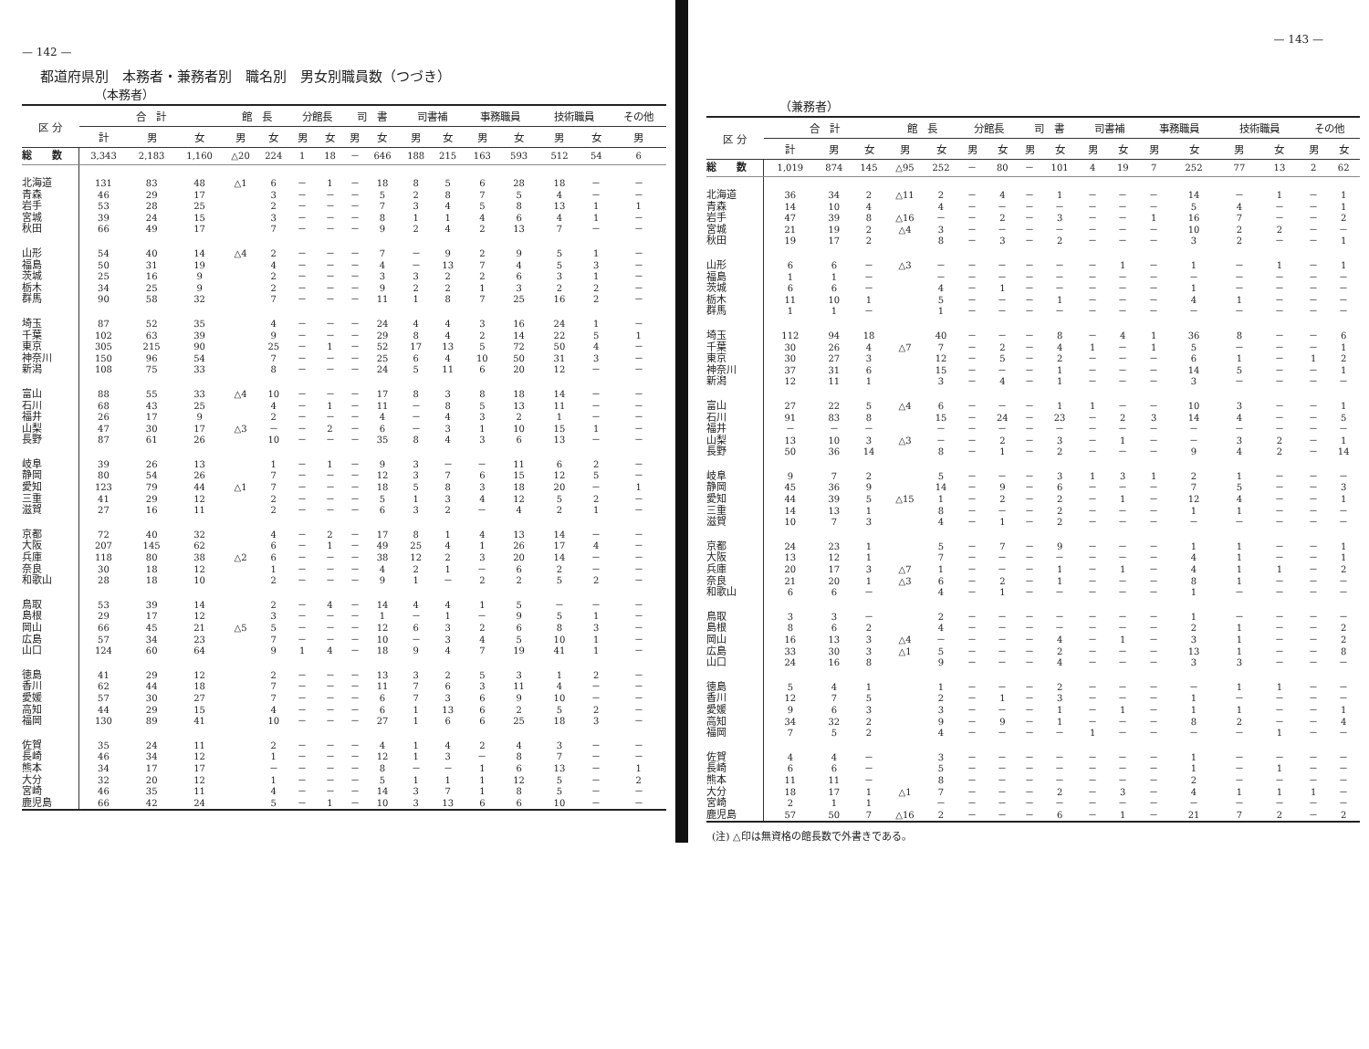— 142 —
都道府県別　本務者・兼務者別　職名別　男女別職員数（つづき）
（本務者）
| 区 分 | 合 計 | | | 館 長 | | 分館長 | | 司 書 | | 司書補 | | 事務職員 | | 技術職員 | | その他 |
| --- | --- | --- | --- | --- | --- | --- | --- | --- | --- | --- | --- | --- | --- | --- | --- | --- |
| | 計 | 男 | 女 | 男 | 女 | 男 | 女 | 男 | 女 | 男 | 女 | 男 | 女 | 男 | 女 | 男 |
| 総 数 | 3,343 | 2,183 | 1,160 | △20 | 224 | 1 | 18 | － | 646 | 188 | 215 | 163 | 593 | 512 | 54 | 6 |
| 北海道 | 131 | 83 | 48 | △1 | 6 | － | 1 | － | 18 | 8 | 5 | 6 | 28 | 18 | － | － |
| 青森 | 46 | 29 | 17 | | 3 | － | － | － | 5 | 2 | 8 | 7 | 5 | 4 | － | － |
| 岩手 | 53 | 28 | 25 | | 2 | － | － | － | 7 | 3 | 4 | 5 | 8 | 13 | 1 | 1 |
| 宮城 | 39 | 24 | 15 | | 3 | － | － | － | 8 | 1 | 1 | 4 | 6 | 4 | 1 | － |
| 秋田 | 66 | 49 | 17 | | 7 | － | － | － | 9 | 2 | 4 | 2 | 13 | 7 | － | － |
| 山形 | 54 | 40 | 14 | △4 | 2 | － | － | － | 7 | － | 9 | 2 | 9 | 5 | 1 | － |
| 福島 | 50 | 31 | 19 | | 4 | － | － | － | 4 | － | 13 | 7 | 4 | 5 | 3 | － |
| 茨城 | 25 | 16 | 9 | | 2 | － | － | － | 3 | 3 | 2 | 2 | 6 | 3 | 1 | － |
| 栃木 | 34 | 25 | 9 | | 2 | － | － | － | 9 | 2 | 2 | 1 | 3 | 2 | 2 | － |
| 群馬 | 90 | 58 | 32 | | 7 | － | － | － | 11 | 1 | 8 | 7 | 25 | 16 | 2 | － |
| 埼玉 | 87 | 52 | 35 | | 4 | － | － | － | 24 | 4 | 4 | 3 | 16 | 24 | 1 | － |
| 千葉 | 102 | 63 | 39 | | 9 | － | － | － | 29 | 8 | 4 | 2 | 14 | 22 | 5 | 1 |
| 東京 | 305 | 215 | 90 | | 25 | － | 1 | － | 52 | 17 | 13 | 5 | 72 | 50 | 4 | － |
| 神奈川 | 150 | 96 | 54 | | 7 | － | － | － | 25 | 6 | 4 | 10 | 50 | 31 | 3 | － |
| 新潟 | 108 | 75 | 33 | | 8 | － | － | － | 24 | 5 | 11 | 6 | 20 | 12 | － | － |
| 富山 | 88 | 55 | 33 | △4 | 10 | － | － | － | 17 | 8 | 3 | 8 | 18 | 14 | － | － |
| 石川 | 68 | 43 | 25 | | 4 | － | 1 | － | 11 | － | 8 | 5 | 13 | 11 | － | － |
| 福井 | 26 | 17 | 9 | | 2 | － | － | － | 4 | － | 4 | 3 | 2 | 1 | － | － |
| 山梨 | 47 | 30 | 17 | △3 | － | － | 2 | － | 6 | － | 3 | 1 | 10 | 15 | 1 | － |
| 長野 | 87 | 61 | 26 | | 10 | － | － | － | 35 | 8 | 4 | 3 | 6 | 13 | － | － |
| 岐阜 | 39 | 26 | 13 | | 1 | － | 1 | － | 9 | 3 | － | － | 11 | 6 | 2 | － |
| 静岡 | 80 | 54 | 26 | | 7 | － | － | － | 12 | 3 | 7 | 6 | 15 | 12 | 5 | － |
| 愛知 | 123 | 79 | 44 | △1 | 7 | － | － | － | 18 | 5 | 8 | 3 | 18 | 20 | － | 1 |
| 三重 | 41 | 29 | 12 | | 2 | － | － | － | 5 | 1 | 3 | 4 | 12 | 5 | 2 | － |
| 滋賀 | 27 | 16 | 11 | | 2 | － | － | － | 6 | 3 | 2 | － | 4 | 2 | 1 | － |
| 京都 | 72 | 40 | 32 | | 4 | － | 2 | － | 17 | 8 | 1 | 4 | 13 | 14 | － | － |
| 大阪 | 207 | 145 | 62 | | 6 | － | 1 | － | 49 | 25 | 4 | 1 | 26 | 17 | 4 | － |
| 兵庫 | 118 | 80 | 38 | △2 | 6 | － | － | － | 38 | 12 | 2 | 3 | 20 | 14 | － | － |
| 奈良 | 30 | 18 | 12 | | 1 | － | － | － | 4 | 2 | 1 | － | 6 | 2 | － | － |
| 和歌山 | 28 | 18 | 10 | | 2 | － | － | － | 9 | 1 | － | 2 | 2 | 5 | 2 | － |
| 鳥取 | 53 | 39 | 14 | | 2 | － | 4 | － | 14 | 4 | 4 | 1 | 5 | － | － | － |
| 島根 | 29 | 17 | 12 | | 3 | － | － | － | 1 | － | 1 | － | 9 | 5 | 1 | － |
| 岡山 | 66 | 45 | 21 | △5 | 5 | － | － | － | 12 | 6 | 3 | 2 | 6 | 8 | 3 | － |
| 広島 | 57 | 34 | 23 | | 7 | － | － | － | 10 | － | 3 | 4 | 5 | 10 | 1 | － |
| 山口 | 124 | 60 | 64 | | 9 | 1 | 4 | － | 18 | 9 | 4 | 7 | 19 | 41 | 1 | － |
| 徳島 | 41 | 29 | 12 | | 2 | － | － | － | 13 | 3 | 2 | 5 | 3 | 1 | 2 | － |
| 香川 | 62 | 44 | 18 | | 7 | － | － | － | 11 | 7 | 6 | 3 | 11 | 4 | － | － |
| 愛媛 | 57 | 30 | 27 | | 7 | － | － | － | 6 | 7 | 3 | 6 | 9 | 10 | － | － |
| 高知 | 44 | 29 | 15 | | 4 | － | － | － | 6 | 1 | 13 | 6 | 2 | 5 | 2 | － |
| 福岡 | 130 | 89 | 41 | | 10 | － | － | － | 27 | 1 | 6 | 6 | 25 | 18 | 3 | － |
| 佐賀 | 35 | 24 | 11 | | 2 | － | － | － | 4 | 1 | 4 | 2 | 4 | 3 | － | － |
| 長崎 | 46 | 34 | 12 | | 1 | － | － | － | 12 | 1 | 3 | － | 8 | 7 | － | － |
| 熊本 | 34 | 17 | 17 | | － | － | － | － | 8 | － | － | 1 | 6 | 13 | － | 1 |
| 大分 | 32 | 20 | 12 | | 1 | － | － | － | 5 | 1 | 1 | 1 | 12 | 5 | － | 2 |
| 宮崎 | 46 | 35 | 11 | | 4 | － | － | － | 14 | 3 | 7 | 1 | 8 | 5 | － | － |
| 鹿児島 | 66 | 42 | 24 | | 5 | － | 1 | － | 10 | 3 | 13 | 6 | 6 | 10 | － | － |
— 143 —
（兼務者）
| 区 分 | 合 計 | | | 館 長 | | 分館長 | | 司 書 | | 司書補 | | 事務職員 | | 技術職員 | | その他 | |
| --- | --- | --- | --- | --- | --- | --- | --- | --- | --- | --- | --- | --- | --- | --- | --- | --- | --- |
| | 計 | 男 | 女 | 男 | 女 | 男 | 女 | 男 | 女 | 男 | 女 | 男 | 女 | 男 | 女 | 男 | 女 |
| 総 数 | 1,019 | 874 | 145 | △95 | 252 | － | 80 | － | 101 | 4 | 19 | 7 | 252 | 77 | 13 | 2 | 62 |
| 北海道 | 36 | 34 | 2 | △11 | 2 | － | 4 | － | 1 | － | － | － | 14 | － | 1 | － | 1 |
| 青森 | 14 | 10 | 4 | | 4 | － | － | － | － | － | － | － | 5 | 4 | － | － | 1 |
| 岩手 | 47 | 39 | 8 | △16 | － | － | 2 | － | 3 | － | － | 1 | 16 | 7 | － | － | 2 |
| 宮城 | 21 | 19 | 2 | △4 | 3 | － | － | － | － | － | － | － | 10 | 2 | 2 | － | － |
| 秋田 | 19 | 17 | 2 | | 8 | － | 3 | － | 2 | － | － | － | 3 | 2 | － | － | 1 |
| 山形 | 6 | 6 | － | △3 | － | － | － | － | － | － | 1 | － | 1 | － | 1 | － | 1 |
| 福島 | 1 | 1 | － | | － | － | － | － | － | － | － | － | － | － | － | － | － |
| 茨城 | 6 | 6 | － | | 4 | － | 1 | － | － | － | － | － | 1 | － | － | － | － |
| 栃木 | 11 | 10 | 1 | | 5 | － | － | － | 1 | － | － | － | 4 | 1 | － | － | － |
| 群馬 | 1 | 1 | － | | 1 | － | － | － | － | － | － | － | － | － | － | － | － |
| 埼玉 | 112 | 94 | 18 | | 40 | － | － | － | 8 | － | 4 | 1 | 36 | 8 | － | － | 6 |
| 千葉 | 30 | 26 | 4 | △7 | 7 | － | 2 | － | 4 | 1 | － | 1 | 5 | － | － | － | 1 |
| 東京 | 30 | 27 | 3 | | 12 | － | 5 | － | 2 | － | － | － | 6 | 1 | － | 1 | 2 |
| 神奈川 | 37 | 31 | 6 | | 15 | － | － | － | 1 | － | － | － | 14 | 5 | － | － | 1 |
| 新潟 | 12 | 11 | 1 | | 3 | － | 4 | － | 1 | － | － | － | 3 | － | － | － | － |
| 富山 | 27 | 22 | 5 | △4 | 6 | － | － | － | 1 | 1 | － | － | 10 | 3 | － | － | 1 |
| 石川 | 91 | 83 | 8 | | 15 | － | 24 | － | 23 | － | 2 | 3 | 14 | 4 | － | － | 5 |
| 福井 | － | － | － | | － | － | － | － | － | － | － | － | － | － | － | － | － |
| 山梨 | 13 | 10 | 3 | △3 | － | － | 2 | － | 3 | － | 1 | － | － | 3 | 2 | － | 1 |
| 長野 | 50 | 36 | 14 | | 8 | － | 1 | － | 2 | － | － | － | 9 | 4 | 2 | － | 14 |
| 岐阜 | 9 | 7 | 2 | | 5 | － | － | － | 3 | 1 | 3 | 1 | 2 | 1 | － | － | － |
| 静岡 | 45 | 36 | 9 | | 14 | － | 9 | － | 6 | － | － | － | 7 | 5 | － | － | 3 |
| 愛知 | 44 | 39 | 5 | △15 | 1 | － | 2 | － | 2 | － | 1 | － | 12 | 4 | － | － | 1 |
| 三重 | 14 | 13 | 1 | | 8 | － | － | － | 2 | － | － | － | 1 | 1 | － | － | － |
| 滋賀 | 10 | 7 | 3 | | 4 | － | 1 | － | 2 | － | － | － | － | － | － | － | － |
| 京都 | 24 | 23 | 1 | | 5 | － | 7 | － | 9 | － | － | － | 1 | 1 | － | － | 1 |
| 大阪 | 13 | 12 | 1 | | 7 | － | － | － | － | － | － | － | 4 | 1 | － | － | 1 |
| 兵庫 | 20 | 17 | 3 | △7 | 1 | － | － | － | 1 | － | 1 | － | 4 | 1 | 1 | － | 2 |
| 奈良 | 21 | 20 | 1 | △3 | 6 | － | 2 | － | 1 | － | － | － | 8 | 1 | － | － | － |
| 和歌山 | 6 | 6 | － | | 4 | － | 1 | － | － | － | － | － | 1 | － | － | － | － |
| 鳥取 | 3 | 3 | － | | 2 | － | － | － | － | － | － | － | 1 | － | － | － | － |
| 島根 | 8 | 6 | 2 | | 4 | － | － | － | － | － | － | － | 2 | 1 | － | － | 2 |
| 岡山 | 16 | 13 | 3 | △4 | － | － | － | － | 4 | － | 1 | － | 3 | 1 | － | － | 2 |
| 広島 | 33 | 30 | 3 | △1 | 5 | － | － | － | 2 | － | － | － | 13 | 1 | － | － | 8 |
| 山口 | 24 | 16 | 8 | | 9 | － | － | － | 4 | － | － | － | 3 | 3 | － | － | － |
| 徳島 | 5 | 4 | 1 | | 1 | － | － | － | 2 | － | － | － | － | 1 | 1 | － | － |
| 香川 | 12 | 7 | 5 | | 2 | － | 1 | － | 3 | － | － | － | 1 | － | － | － | － |
| 愛媛 | 9 | 6 | 3 | | 3 | － | － | － | 1 | － | 1 | － | 1 | 1 | － | － | 1 |
| 高知 | 34 | 32 | 2 | | 9 | － | 9 | － | 1 | － | － | － | 8 | 2 | － | － | 4 |
| 福岡 | 7 | 5 | 2 | | 4 | － | － | － | － | 1 | － | － | － | － | 1 | － | － |
| 佐賀 | 4 | 4 | － | | 3 | － | － | － | － | － | － | － | 1 | － | － | － | － |
| 長崎 | 6 | 6 | － | | 5 | － | － | － | － | － | － | － | 1 | － | 1 | － | － |
| 熊本 | 11 | 11 | － | | 8 | － | － | － | － | － | － | － | 2 | － | － | － | － |
| 大分 | 18 | 17 | 1 | △1 | 7 | － | － | － | 2 | － | 3 | － | 4 | 1 | 1 | 1 | － |
| 宮崎 | 2 | 1 | 1 | | － | － | － | － | － | － | － | － | － | － | － | － | － |
| 鹿児島 | 57 | 50 | 7 | △16 | 2 | － | － | － | 6 | － | 1 | － | 21 | 7 | 2 | － | 2 |
(注) △印は無資格の館長数で外書きである。